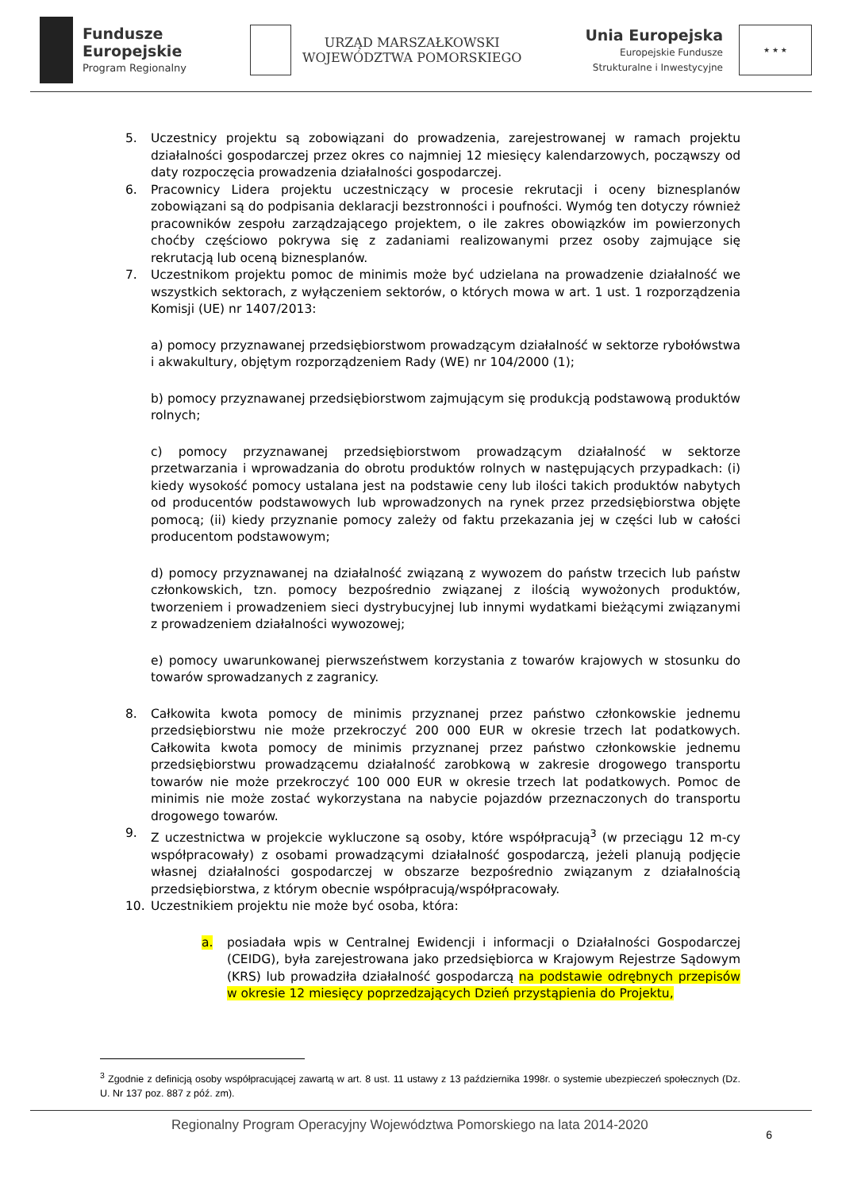Fundusze
Europejskie
Program Regionalny
URZĄD MARSZAŁKOWSKI
WOJEWÓDZTWA POMORSKIEGO
Unia Europejska
Europejskie Fundusze
Strukturalne i Inwestycyjne
★ ★ ★
5. Uczestnicy projektu są zobowiązani do prowadzenia, zarejestrowanej w ramach projektu działalności gospodarczej przez okres co najmniej 12 miesięcy kalendarzowych, począwszy od daty rozpoczęcia prowadzenia działalności gospodarczej.
6. Pracownicy Lidera projektu uczestniczący w procesie rekrutacji i oceny biznesplanów zobowiązani są do podpisania deklaracji bezstronności i poufności. Wymóg ten dotyczy również pracowników zespołu zarządzającego projektem, o ile zakres obowiązków im powierzonych choćby częściowo pokrywa się z zadaniami realizowanymi przez osoby zajmujące się rekrutacją lub oceną biznesplanów.
7. Uczestnikom projektu pomoc de minimis może być udzielana na prowadzenie działalność we wszystkich sektorach, z wyłączeniem sektorów, o których mowa w art. 1 ust. 1 rozporządzenia Komisji (UE) nr 1407/2013:
a) pomocy przyznawanej przedsiębiorstwom prowadzącym działalność w sektorze rybołówstwa i akwakultury, objętym rozporządzeniem Rady (WE) nr 104/2000 (1);
b) pomocy przyznawanej przedsiębiorstwom zajmującym się produkcją podstawową produktów rolnych;
c) pomocy przyznawanej przedsiębiorstwom prowadzącym działalność w sektorze przetwarzania i wprowadzania do obrotu produktów rolnych w następujących przypadkach: (i) kiedy wysokość pomocy ustalana jest na podstawie ceny lub ilości takich produktów nabytych od producentów podstawowych lub wprowadzonych na rynek przez przedsiębiorstwa objęte pomocą; (ii) kiedy przyznanie pomocy zależy od faktu przekazania jej w części lub w całości producentom podstawowym;
d) pomocy przyznawanej na działalność związaną z wywozem do państw trzecich lub państw członkowskich, tzn. pomocy bezpośrednio związanej z ilością wywożonych produktów, tworzeniem i prowadzeniem sieci dystrybucyjnej lub innymi wydatkami bieżącymi związanymi z prowadzeniem działalności wywozowej;
e) pomocy uwarunkowanej pierwszeństwem korzystania z towarów krajowych w stosunku do towarów sprowadzanych z zagranicy.
8. Całkowita kwota pomocy de minimis przyznanej przez państwo członkowskie jednemu przedsiębiorstwu nie może przekroczyć 200 000 EUR w okresie trzech lat podatkowych. Całkowita kwota pomocy de minimis przyznanej przez państwo członkowskie jednemu przedsiębiorstwu prowadzącemu działalność zarobkową w zakresie drogowego transportu towarów nie może przekroczyć 100 000 EUR w okresie trzech lat podatkowych. Pomoc de minimis nie może zostać wykorzystana na nabycie pojazdów przeznaczonych do transportu drogowego towarów.
9. Z uczestnictwa w projekcie wykluczone są osoby, które współpracują<sup>3</sup> (w przeciągu 12 m-cy współpracowały) z osobami prowadzącymi działalność gospodarczą, jeżeli planują podjęcie własnej działalności gospodarczej w obszarze bezpośrednio związanym z działalnością przedsiębiorstwa, z którym obecnie współpracują/współpracowały.
10. Uczestnikiem projektu nie może być osoba, która:
a. posiadała wpis w Centralnej Ewidencji i informacji o Działalności Gospodarczej (CEIDG), była zarejestrowana jako przedsiębiorca w Krajowym Rejestrze Sądowym (KRS) lub prowadziła działalność gospodarczą na podstawie odrębnych przepisów w okresie 12 miesięcy poprzedzających Dzień przystąpienia do Projektu,
<sup>3</sup> Zgodnie z definicją osoby współpracującej zawartą w art. 8 ust. 11 ustawy z 13 października 1998r. o systemie ubezpieczeń społecznych (Dz. U. Nr 137 poz. 887 z póź. zm).
Regionalny Program Operacyjny Województwa Pomorskiego na lata 2014-2020 6